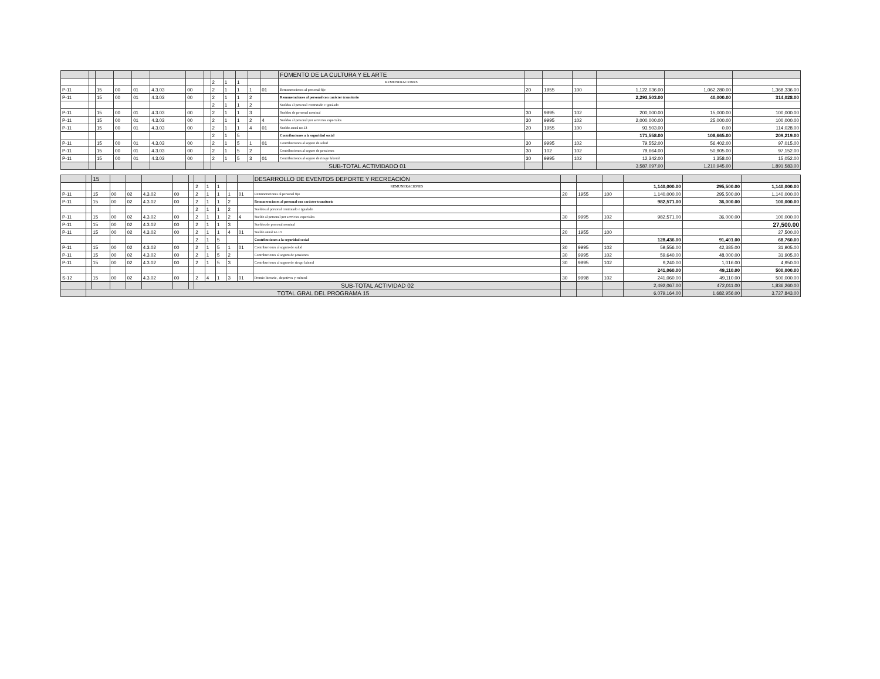| | | | | | | | | | | | | | FOMENTO DE LA CULTURA Y EL ARTE | | | | | | |
| | | | | | | | | 2 | 1 | 1 | | | REMUNERACIONES | | | | | | |
| P-11 | | 15 | 00 | 01 | 4.3.03 | 00 | | 2 | 1 | 1 | 1 | 01 | Remuneraciones al personal fijo | 20 | 1955 | 100 | 1,122,036.00 | 1,062,280.00 | 1,368,336.00 |
| P-11 | | 15 | 00 | 01 | 4.3.03 | 00 | | 2 | 1 | 1 | 2 | | Remuneraciones al personal con carácter transitorio | | | | 2,293,503.00 | 40,000.00 | 314,028.00 |
| | | | | | | | | 2 | 1 | 1 | 2 | | Sueldos al personal contratado e igualado | | | | | | |
| P-11 | | 15 | 00 | 01 | 4.3.03 | 00 | | 2 | 1 | 1 | 3 | | Sueldos de personal nominal | 30 | 9995 | 102 | 200,000.00 | 15,000.00 | 100,000.00 |
| P-11 | | 15 | 00 | 01 | 4.3.03 | 00 | | 2 | 1 | 1 | 2 | 4 | Sueldos al personal por servicios especiales | 30 | 9995 | 102 | 2,000,000.00 | 25,000.00 | 100,000.00 |
| P-11 | | 15 | 00 | 01 | 4.3.03 | 00 | | 2 | 1 | 1 | 4 | 01 | Sueldo anual no.13 | 20 | 1955 | 100 | 93,503.00 | 0.00 | 114,028.00 |
| | | | | | | | | 2 | 1 | 5 | | | Contribuciones a la seguridad social | | | | 171,558.00 | 108,665.00 | 209,219.00 |
| P-11 | | 15 | 00 | 01 | 4.3.03 | 00 | | 2 | 1 | 5 | 1 | 01 | Contribuciones al seguro de salud | 30 | 9995 | 102 | 79,552.00 | 56,402.00 | 97,015.00 |
| P-11 | | 15 | 00 | 01 | 4.3.03 | 00 | | 2 | 1 | 5 | 2 | | Contribuciones al seguro de pensiones | 30 | 102 | 102 | 79,664.00 | 50,905.00 | 97,152.00 |
| P-11 | | 15 | 00 | 01 | 4.3.03 | 00 | | 2 | 1 | 5 | 3 | 01 | Contribuciones al seguro de riesgo laboral | 30 | 9995 | 102 | 12,342.00 | 1,358.00 | 15,052.00 |
| | | | | | | | | SUB-TOTAL ACTIVIDADO 01 | | | | | | | | | 3,587,097.00 | 1,210,945.00 | 1,891,583.00 |
| | | 15 | | | | | | | | | | | DESARROLLO DE EVENTOS DEPORTE Y RECREACIÓN | | | | | | |
| | | | | | | | | 2 | 1 | 1 | | | REMUNERACIONES | | | | 1,140,000.00 | 295,500.00 | 1,140,000.00 |
| P-11 | | 15 | 00 | 02 | 4.3.02 | 00 | | 2 | 1 | 1 | 1 | 01 | Remuneraciones al personal fijo | 20 | 1955 | 100 | 1,140,000.00 | 295,500.00 | 1,140,000.00 |
| P-11 | | 15 | 00 | 02 | 4.3.02 | 00 | | 2 | 1 | 1 | 2 | | Remuneraciones al personal con carácter transitorio | | | | 982,571.00 | 36,000.00 | 100,000.00 |
| | | | | | | | | 2 | 1 | 1 | 2 | | Sueldos al personal contratado e igualado | | | | | | |
| P-11 | | 15 | 00 | 02 | 4.3.02 | 00 | | 2 | 1 | 1 | 2 | 4 | Sueldo al personal por servicios especiales | 30 | 9995 | 102 | 982,571.00 | 36,000.00 | 100,000.00 |
| P-11 | | 15 | 00 | 02 | 4.3.02 | 00 | | 2 | 1 | 1 | 3 | | Sueldos de personal nominal | | | | | | 27,500.00 |
| P-11 | | 15 | 00 | 02 | 4.3.02 | 00 | | 2 | 1 | 1 | 4 | 01 | Sueldo anual no.13 | 20 | 1955 | 100 | | | 27,500.00 |
| | | | | | | | | 2 | 1 | 5 | | | Contribuciones a la seguridad social | | | | 128,436.00 | 91,401.00 | 68,760.00 |
| P-11 | | 15 | 00 | 02 | 4.3.02 | 00 | | 2 | 1 | 5 | 1 | 01 | Contribuciones al seguro de salud | 30 | 9995 | 102 | 59,556.00 | 42,385.00 | 31,905.00 |
| P-11 | | 15 | 00 | 02 | 4.3.02 | 00 | | 2 | 1 | 5 | 2 | | Contribuciones al seguro de pensiones | 30 | 9995 | 102 | 59,640.00 | 48,000.00 | 31,905.00 |
| P-11 | | 15 | 00 | 02 | 4.3.02 | 00 | | 2 | 1 | 5 | 3 | | Contribuciones al seguro de riesgo laboral | 30 | 9995 | 102 | 9,240.00 | 1,016.00 | 4,950.00 |
| | | | | | | | | | | | | | | | | | 241,060.00 | 49,110.00 | 500,000.00 |
| S-12 | | 15 | 00 | 02 | 4.3.02 | 00 | | 2 | 4 | 1 | 3 | 01 | Premio literario , depotivos y cultural | 30 | 9998 | 102 | 241,060.00 | 49,110.00 | 500,000.00 |
| | | | | | | | | SUB-TOTAL ACTIVIDAD 02 | | | | | | | | | 2,492,067.00 | 472,011.00 | 1,836,260.00 |
| | TOTAL GRAL DEL PROGRAMA 15 | | | | | | | | | | | | | | | | 6,079,164.00 | 1,682,956.00 | 3,727,843.00 |